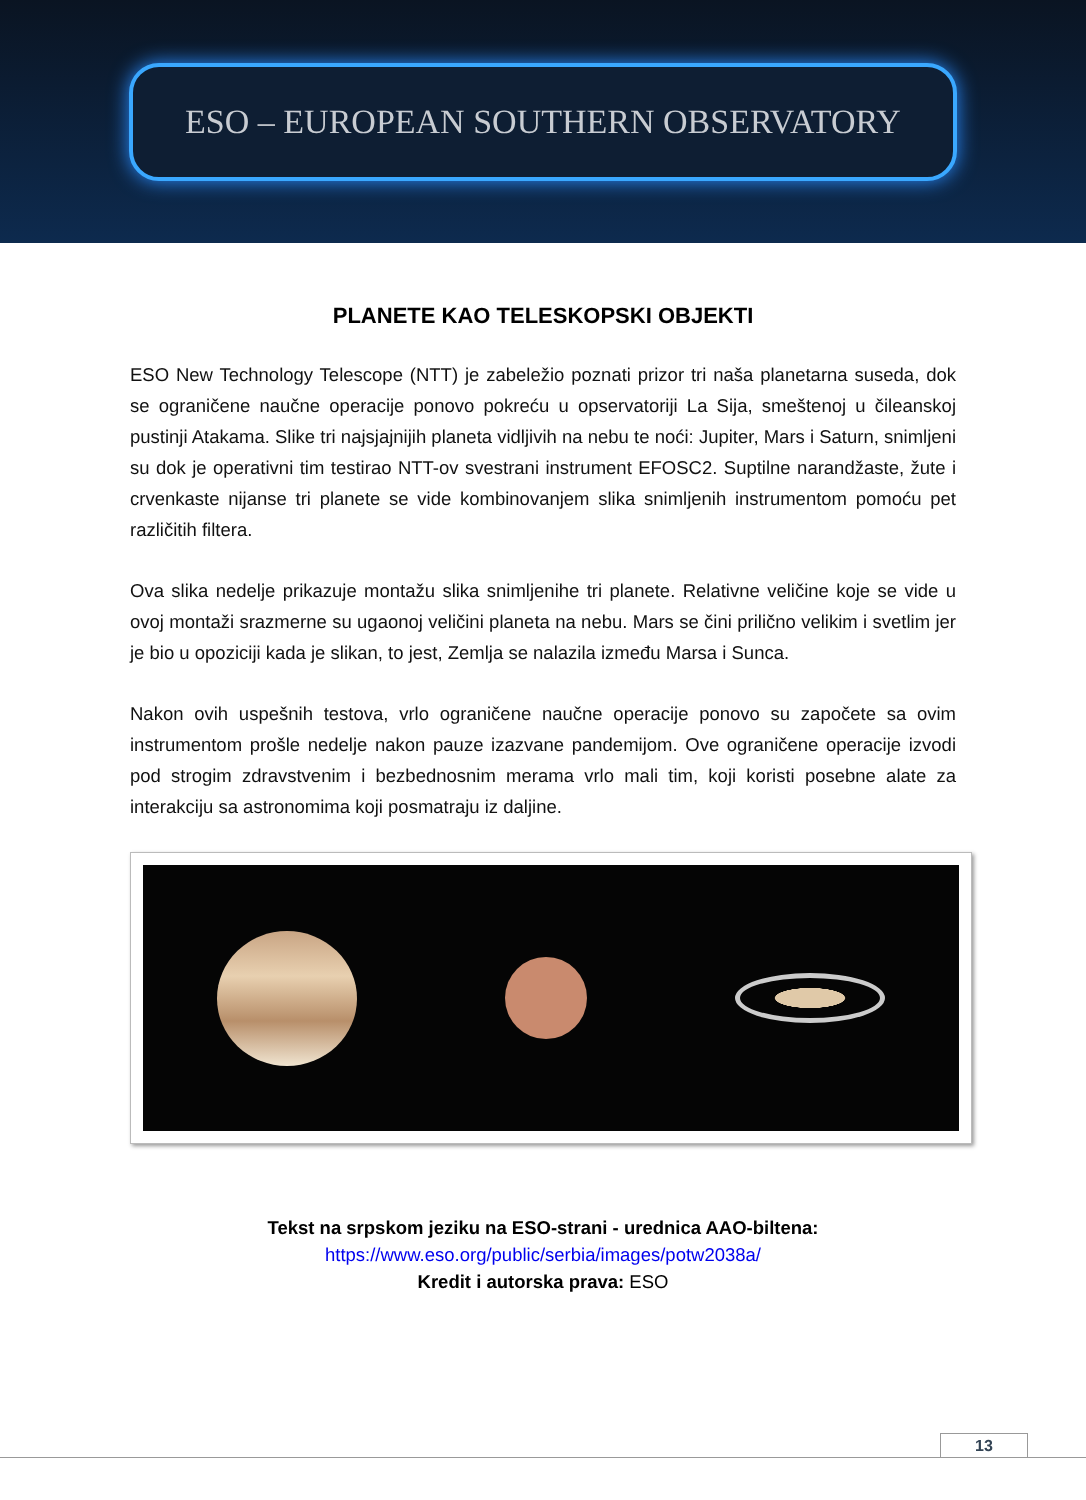ESO – EUROPEAN SOUTHERN OBSERVATORY
PLANETE KAO TELESKOPSKI OBJEKTI
ESO New Technology Telescope (NTT) je zabeležio poznati prizor tri naša planetarna suseda, dok se ograničene naučne operacije ponovo pokreću u opservatoriji La Sija, smeštenoj u čileanskoj pustinji Atakama. Slike tri najsjajnijih planeta vidljivih na nebu te noći: Jupiter, Mars i Saturn, snimljeni su dok je operativni tim testirao NTT-ov svestrani instrument EFOSC2. Suptilne narandžaste, žute i crvenkaste nijanse tri planete se vide kombinovanjem slika snimljenih instrumentom pomoću pet različitih filtera.
Ova slika nedelje prikazuje montažu slika snimljenihe tri planete. Relativne veličine koje se vide u ovoj montaži srazmerne su ugaonoj veličini planeta na nebu. Mars se čini prilično velikim i svetlim jer je bio u opoziciji kada je slikan, to jest, Zemlja se nalazila između Marsa i Sunca.
Nakon ovih uspešnih testova, vrlo ograničene naučne operacije ponovo su započete sa ovim instrumentom prošle nedelje nakon pauze izazvane pandemijom. Ove ograničene operacije izvodi pod strogim zdravstvenim i bezbednosnim merama vrlo mali tim, koji koristi posebne alate za interakciju sa astronomima koji posmatraju iz daljine.
Tekst na srpskom jeziku na ESO-strani - urednica AAO-biltena:
https://www.eso.org/public/serbia/images/potw2038a/
Kredit i autorska prava: ESO
13